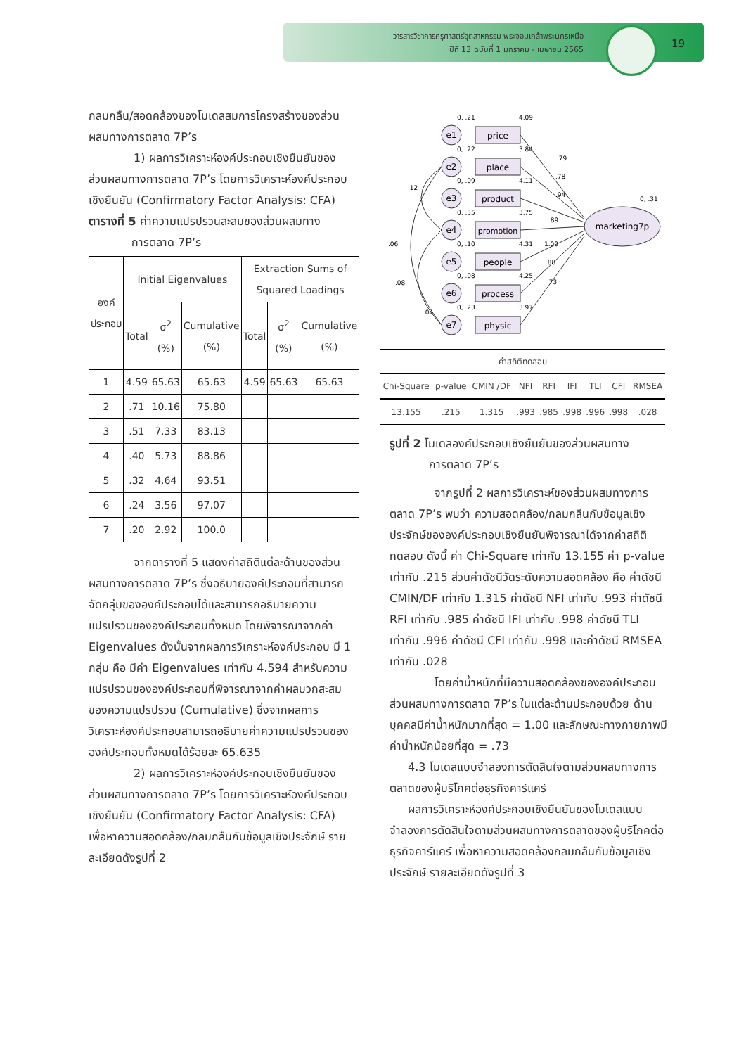วารสารวิชาการครุศาสตร์อุตสาหกรรม พระจอมเกล้าพระนครเหนือ
ปีที่ 13 ฉบับที่ 1 มกราคม - เมษายน 2565
19
กลมกลืน/สอดคล้องของโมเดลสมการโครงสร้างของส่วนผสมทางการตลาด 7P’s
1) ผลการวิเคราะห์องค์ประกอบเชิงยืนยันของส่วนผสมทางการตลาด 7P’s โดยการวิเคราะห์องค์ประกอบเชิงยืนยัน (Confirmatory Factor Analysis: CFA)
ตารางที่ 5 ค่าความแปรปรวนสะสมของส่วนผสมทาง
การตลาด 7P’s
| องค์ประกอบ | Initial Eigenvalues | | | Extraction Sums of Squared Loadings | | |
| --- | --- | --- | --- | --- | --- | --- |
| | Total | σ<sup>2</sup> (%) | Cumulative (%) | Total | σ<sup>2</sup> (%) | Cumulative (%) |
| 1 | 4.59 | 65.63 | 65.63 | 4.59 | 65.63 | 65.63 |
| 2 | .71 | 10.16 | 75.80 | | | |
| 3 | .51 | 7.33 | 83.13 | | | |
| 4 | .40 | 5.73 | 88.86 | | | |
| 5 | .32 | 4.64 | 93.51 | | | |
| 6 | .24 | 3.56 | 97.07 | | | |
| 7 | .20 | 2.92 | 100.0 | | | |
จากตารางที่ 5 แสดงค่าสถิติแต่ละด้านของส่วนผสมทางการตลาด 7P’s ซึ่งอธิบายองค์ประกอบที่สามารถจัดกลุ่มขององค์ประกอบได้และสามารถอธิบายความแปรปรวนขององค์ประกอบทั้งหมด โดยพิจารณาจากค่า Eigenvalues ดังนั้นจากผลการวิเคราะห์องค์ประกอบ มี 1 กลุ่ม คือ มีค่า Eigenvalues เท่ากับ 4.594 สำหรับความแปรปรวนขององค์ประกอบที่พิจารณาจากค่าผลบวกสะสมของความแปรปรวน (Cumulative) ซึ่งจากผลการวิเคราะห์องค์ประกอบสามารถอธิบายค่าความแปรปรวนขององค์ประกอบทั้งหมดได้ร้อยละ 65.635
2) ผลการวิเคราะห์องค์ประกอบเชิงยืนยันของส่วนผสมทางการตลาด 7P’s โดยการวิเคราะห์องค์ประกอบเชิงยืนยัน (Confirmatory Factor Analysis: CFA) เพื่อหาความสอดคล้อง/กลมกลืนกับข้อมูลเชิงประจักษ์ รายละเอียดดังรูปที่ 2
marketing7p
0, .31
e1
price
0, .21
4.09
e2
place
0, .22
3.84
e3
product
0, .09
4.11
e4
promotion
0, .35
3.75
e5
people
0, .10
4.31
e6
process
0, .08
4.25
e7
physic
0, .23
3.97
.79
.78
.94
.89
1.00
.88
.73
.06
.12
.08
.04
| ค่าสถิติทดสอบ | | | | | | | | |
| Chi-Square | p-value | CMIN /DF | NFI | RFI | IFI | TLI | CFI | RMSEA |
| 13.155 | .215 | 1.315 | .993 | .985 | .998 | .996 | .998 | .028 |
รูปที่ 2 โมเดลองค์ประกอบเชิงยืนยันของส่วนผสมทาง
การตลาด 7P’s
จากรูปที่ 2 ผลการวิเคราะห์ของส่วนผสมทางการตลาด 7P’s พบว่า ความสอดคล้อง/กลมกลืนกับข้อมูลเชิงประจักษ์ขององค์ประกอบเชิงยืนยันพิจารณาได้จากค่าสถิติทดสอบ ดังนี้ ค่า Chi-Square เท่ากับ 13.155 ค่า p-value เท่ากับ .215 ส่วนค่าดัชนีวัดระดับความสอดคล้อง คือ ค่าดัชนี CMIN/DF เท่ากับ 1.315 ค่าดัชนี NFI เท่ากับ .993 ค่าดัชนี RFI เท่ากับ .985 ค่าดัชนี IFI เท่ากับ .998 ค่าดัชนี TLI เท่ากับ .996 ค่าดัชนี CFI เท่ากับ .998 และค่าดัชนี RMSEA เท่ากับ .028
โดยค่าน้ำหนักที่มีความสอดคล้องขององค์ประกอบส่วนผสมทางการตลาด 7P’s ในแต่ละด้านประกอบด้วย ด้านบุคคลมีค่าน้ำหนักมากที่สุด = 1.00 และลักษณะทางกายภาพมีค่าน้ำหนักน้อยที่สุด = .73
4.3 โมเดลแบบจำลองการตัดสินใจตามส่วนผสมทางการตลาดของผู้บริโภคต่อธุรกิจคาร์แคร์
ผลการวิเคราะห์องค์ประกอบเชิงยืนยันของโมเดลแบบจำลองการตัดสินใจตามส่วนผสมทางการตลาดของผู้บริโภคต่อธุรกิจคาร์แคร์ เพื่อหาความสอดคล้องกลมกลืนกับข้อมูลเชิงประจักษ์ รายละเอียดดังรูปที่ 3